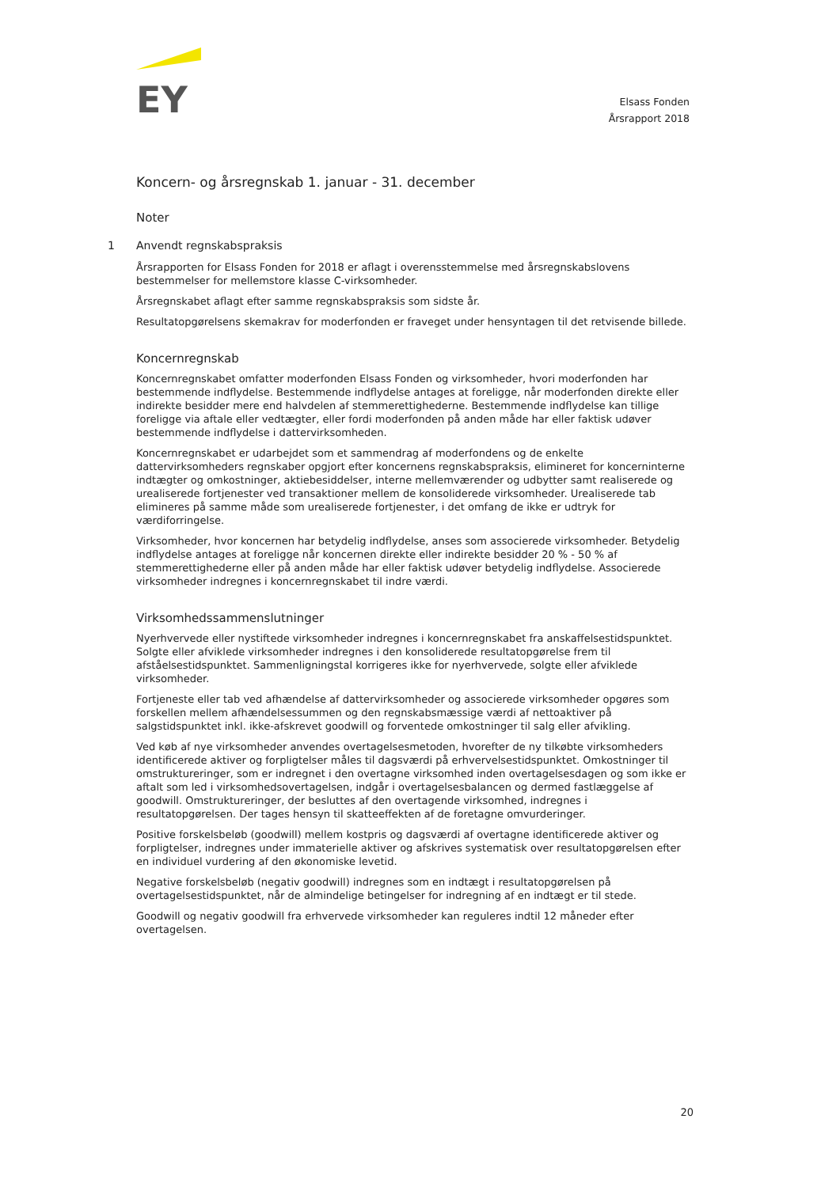EY
Elsass Fonden
Årsrapport 2018
Koncern- og årsregnskab 1. januar - 31. december
Noter
1 Anvendt regnskabspraksis
Årsrapporten for Elsass Fonden for 2018 er aflagt i overensstemmelse med årsregnskabslovens bestemmelser for mellemstore klasse C-virksomheder.
Årsregnskabet aflagt efter samme regnskabspraksis som sidste år.
Resultatopgørelsens skemakrav for moderfonden er fraveget under hensyntagen til det retvisende billede.
Koncernregnskab
Koncernregnskabet omfatter moderfonden Elsass Fonden og virksomheder, hvori moderfonden har bestemmende indflydelse. Bestemmende indflydelse antages at foreligge, når moderfonden direkte eller indirekte besidder mere end halvdelen af stemmerettighederne. Bestemmende indflydelse kan tillige foreligge via aftale eller vedtægter, eller fordi moderfonden på anden måde har eller faktisk udøver bestemmende indflydelse i dattervirksomheden.
Koncernregnskabet er udarbejdet som et sammendrag af moderfondens og de enkelte dattervirksomheders regnskaber opgjort efter koncernens regnskabspraksis, elimineret for koncerninterne indtægter og omkostninger, aktiebesiddelser, interne mellemværender og udbytter samt realiserede og urealiserede fortjenester ved transaktioner mellem de konsoliderede virksomheder. Urealiserede tab elimineres på samme måde som urealiserede fortjenester, i det omfang de ikke er udtryk for værdiforringelse.
Virksomheder, hvor koncernen har betydelig indflydelse, anses som associerede virksomheder. Betydelig indflydelse antages at foreligge når koncernen direkte eller indirekte besidder 20 % - 50 % af stemmerettighederne eller på anden måde har eller faktisk udøver betydelig indflydelse. Associerede virksomheder indregnes i koncernregnskabet til indre værdi.
Virksomhedssammenslutninger
Nyerhvervede eller nystiftede virksomheder indregnes i koncernregnskabet fra anskaffelsestidspunktet. Solgte eller afviklede virksomheder indregnes i den konsoliderede resultatopgørelse frem til afståelsestidspunktet. Sammenligningstal korrigeres ikke for nyerhvervede, solgte eller afviklede virksomheder.
Fortjeneste eller tab ved afhændelse af dattervirksomheder og associerede virksomheder opgøres som forskellen mellem afhændelsessummen og den regnskabsmæssige værdi af nettoaktiver på salgstidspunktet inkl. ikke-afskrevet goodwill og forventede omkostninger til salg eller afvikling.
Ved køb af nye virksomheder anvendes overtagelsesmetoden, hvorefter de ny tilkøbte virksomheders identificerede aktiver og forpligtelser måles til dagsværdi på erhvervelsestidspunktet. Omkostninger til omstruktureringer, som er indregnet i den overtagne virksomhed inden overtagelsesdagen og som ikke er aftalt som led i virksomhedsovertagelsen, indgår i overtagelsesbalancen og dermed fastlæggelse af goodwill. Omstruktureringer, der besluttes af den overtagende virksomhed, indregnes i resultatopgørelsen. Der tages hensyn til skatteeffekten af de foretagne omvurderinger.
Positive forskelsbeløb (goodwill) mellem kostpris og dagsværdi af overtagne identificerede aktiver og forpligtelser, indregnes under immaterielle aktiver og afskrives systematisk over resultatopgørelsen efter en individuel vurdering af den økonomiske levetid.
Negative forskelsbeløb (negativ goodwill) indregnes som en indtægt i resultatopgørelsen på overtagelsestidspunktet, når de almindelige betingelser for indregning af en indtægt er til stede.
Goodwill og negativ goodwill fra erhvervede virksomheder kan reguleres indtil 12 måneder efter overtagelsen.
20